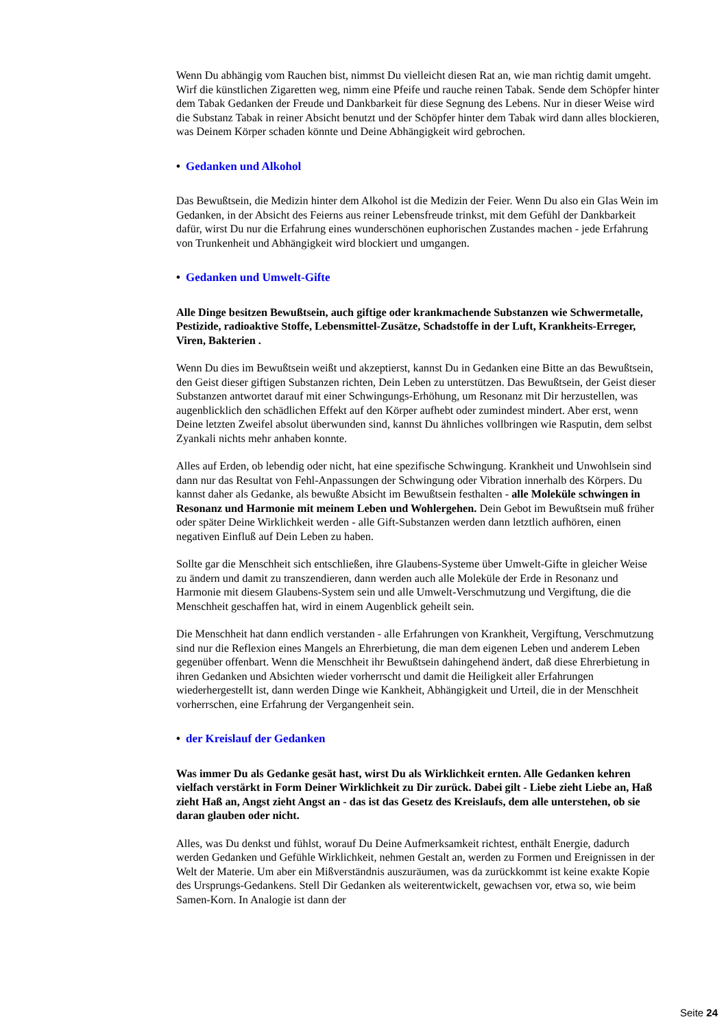Wenn Du abhängig vom Rauchen bist, nimmst Du vielleicht diesen Rat an, wie man richtig damit umgeht. Wirf die künstlichen Zigaretten weg, nimm eine Pfeife und rauche reinen Tabak. Sende dem Schöpfer hinter dem Tabak Gedanken der Freude und Dankbarkeit für diese Segnung des Lebens. Nur in dieser Weise wird die Substanz Tabak in reiner Absicht benutzt und der Schöpfer hinter dem Tabak wird dann alles blockieren, was Deinem Körper schaden könnte und Deine Abhängigkeit wird gebrochen.
• Gedanken und Alkohol
Das Bewußtsein, die Medizin hinter dem Alkohol ist die Medizin der Feier. Wenn Du also ein Glas Wein im Gedanken, in der Absicht des Feierns aus reiner Lebensfreude trinkst, mit dem Gefühl der Dankbarkeit dafür, wirst Du nur die Erfahrung eines wunderschönen euphorischen Zustandes machen - jede Erfahrung von Trunkenheit und Abhängigkeit wird blockiert und umgangen.
• Gedanken und Umwelt-Gifte
Alle Dinge besitzen Bewußtsein, auch giftige oder krankmachende Substanzen wie Schwermetalle, Pestizide, radioaktive Stoffe, Lebensmittel-Zusätze, Schadstoffe in der Luft, Krankheits-Erreger, Viren, Bakterien .
Wenn Du dies im Bewußtsein weißt und akzeptierst, kannst Du in Gedanken eine Bitte an das Bewußtsein, den Geist dieser giftigen Substanzen richten, Dein Leben zu unterstützen. Das Bewußtsein, der Geist dieser Substanzen antwortet darauf mit einer Schwingungs-Erhöhung, um Resonanz mit Dir herzustellen, was augenblicklich den schädlichen Effekt auf den Körper aufhebt oder zumindest mindert. Aber erst, wenn Deine letzten Zweifel absolut überwunden sind, kannst Du ähnliches vollbringen wie Rasputin, dem selbst Zyankali nichts mehr anhaben konnte.
Alles auf Erden, ob lebendig oder nicht, hat eine spezifische Schwingung. Krankheit und Unwohlsein sind dann nur das Resultat von Fehl-Anpassungen der Schwingung oder Vibration innerhalb des Körpers. Du kannst daher als Gedanke, als bewußte Absicht im Bewußtsein festhalten - alle Moleküle schwingen in Resonanz und Harmonie mit meinem Leben und Wohlergehen. Dein Gebot im Bewußtsein muß früher oder später Deine Wirklichkeit werden - alle Gift-Substanzen werden dann letztlich aufhören, einen negativen Einfluß auf Dein Leben zu haben.
Sollte gar die Menschheit sich entschließen, ihre Glaubens-Systeme über Umwelt-Gifte in gleicher Weise zu ändern und damit zu transzendieren, dann werden auch alle Moleküle der Erde in Resonanz und Harmonie mit diesem Glaubens-System sein und alle Umwelt-Verschmutzung und Vergiftung, die die Menschheit geschaffen hat, wird in einem Augenblick geheilt sein.
Die Menschheit hat dann endlich verstanden - alle Erfahrungen von Krankheit, Vergiftung, Verschmutzung sind nur die Reflexion eines Mangels an Ehrerbietung, die man dem eigenen Leben und anderem Leben gegenüber offenbart. Wenn die Menschheit ihr Bewußtsein dahingehend ändert, daß diese Ehrerbietung in ihren Gedanken und Absichten wieder vorherrscht und damit die Heiligkeit aller Erfahrungen wiederhergestellt ist, dann werden Dinge wie Kankheit, Abhängigkeit und Urteil, die in der Menschheit vorherrschen, eine Erfahrung der Vergangenheit sein.
• der Kreislauf der Gedanken
Was immer Du als Gedanke gesät hast, wirst Du als Wirklichkeit ernten. Alle Gedanken kehren vielfach verstärkt in Form Deiner Wirklichkeit zu Dir zurück. Dabei gilt - Liebe zieht Liebe an, Haß zieht Haß an, Angst zieht Angst an - das ist das Gesetz des Kreislaufs, dem alle unterstehen, ob sie daran glauben oder nicht.
Alles, was Du denkst und fühlst, worauf Du Deine Aufmerksamkeit richtest, enthält Energie, dadurch werden Gedanken und Gefühle Wirklichkeit, nehmen Gestalt an, werden zu Formen und Ereignissen in der Welt der Materie. Um aber ein Mißverständnis auszuräumen, was da zurückkommt ist keine exakte Kopie des Ursprungs-Gedankens. Stell Dir Gedanken als weiterentwickelt, gewachsen vor, etwa so, wie beim Samen-Korn. In Analogie ist dann der
Seite 24